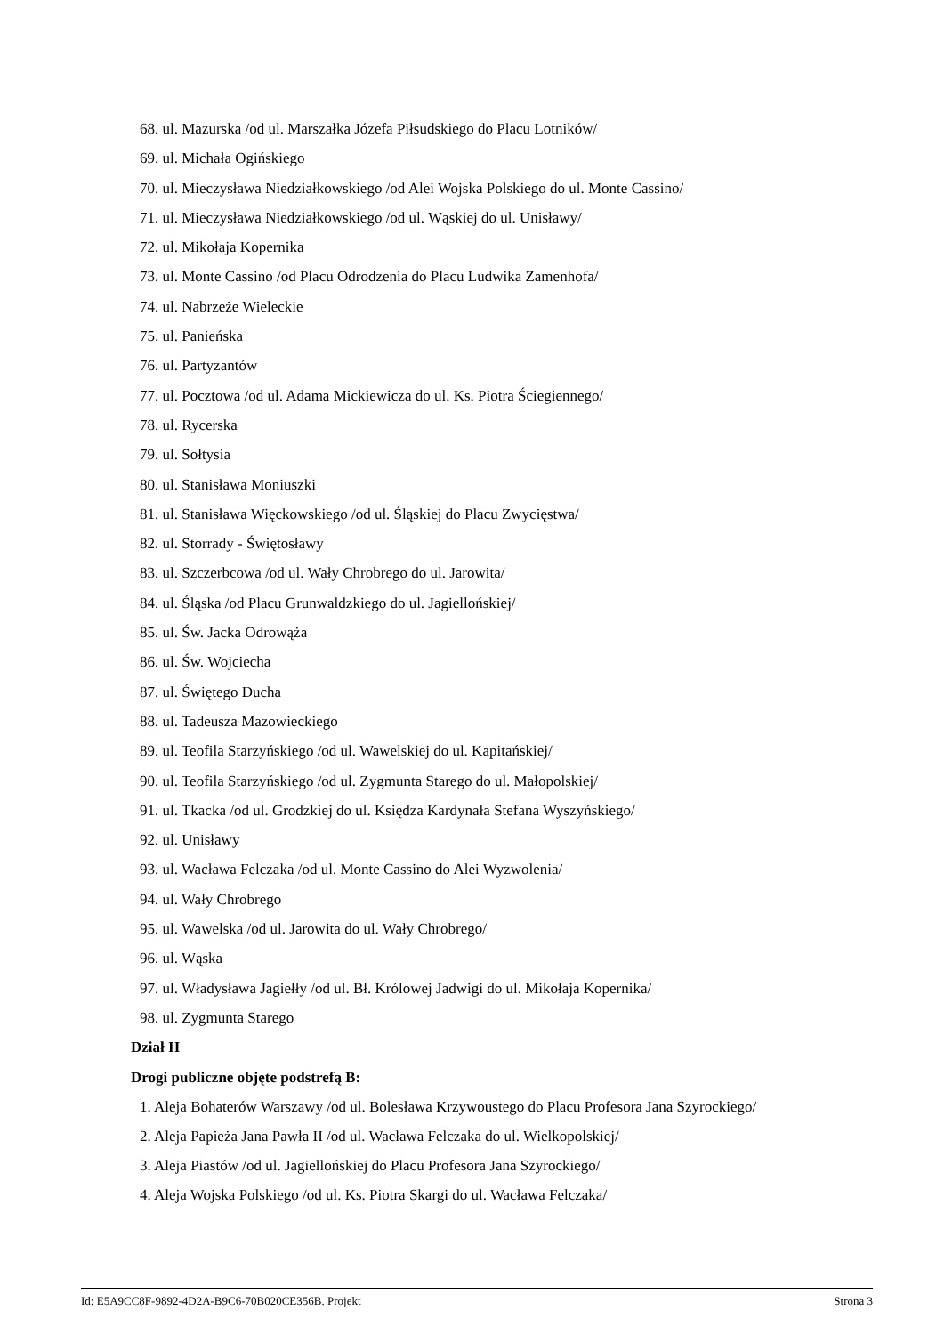68. ul. Mazurska /od ul. Marszałka Józefa Piłsudskiego do Placu Lotników/
69. ul. Michała Ogińskiego
70. ul. Mieczysława Niedziałkowskiego /od Alei Wojska Polskiego do ul. Monte Cassino/
71. ul. Mieczysława Niedziałkowskiego /od ul. Wąskiej do ul. Unisławy/
72. ul. Mikołaja Kopernika
73. ul. Monte Cassino /od Placu Odrodzenia do Placu Ludwika Zamenhofa/
74. ul. Nabrzeże Wieleckie
75. ul. Panieńska
76. ul. Partyzantów
77. ul. Pocztowa /od ul. Adama Mickiewicza do ul. Ks. Piotra Ściegiennego/
78. ul. Rycerska
79. ul. Sołtysia
80. ul. Stanisława Moniuszki
81. ul. Stanisława Więckowskiego /od ul. Śląskiej do Placu Zwycięstwa/
82. ul. Storrady - Świętosławy
83. ul. Szczerbcowa /od ul. Wały Chrobrego do ul. Jarowita/
84. ul. Śląska /od Placu Grunwaldzkiego do ul. Jagiellońskiej/
85. ul. Św. Jacka Odrowąża
86. ul. Św. Wojciecha
87. ul. Świętego Ducha
88. ul. Tadeusza Mazowieckiego
89. ul. Teofila Starzyńskiego /od ul. Wawelskiej do ul. Kapitańskiej/
90. ul. Teofila Starzyńskiego /od ul. Zygmunta Starego do ul. Małopolskiej/
91. ul. Tkacka /od ul. Grodzkiej do ul. Księdza Kardynała Stefana Wyszyńskiego/
92. ul. Unisławy
93. ul. Wacława Felczaka /od ul. Monte Cassino do Alei Wyzwolenia/
94. ul. Wały Chrobrego
95. ul. Wawelska /od ul. Jarowita do ul. Wały Chrobrego/
96. ul. Wąska
97. ul. Władysława Jagiełły /od ul. Bł. Królowej Jadwigi do ul. Mikołaja Kopernika/
98. ul. Zygmunta Starego
Dział II
Drogi publiczne objęte podstrefą B:
1. Aleja Bohaterów Warszawy /od ul. Bolesława Krzywoustego do Placu Profesora Jana Szyrockiego/
2. Aleja Papieża Jana Pawła II /od ul. Wacława Felczaka do ul. Wielkopolskiej/
3. Aleja Piastów /od ul. Jagiellońskiej do Placu Profesora Jana Szyrockiego/
4. Aleja Wojska Polskiego /od ul. Ks. Piotra Skargi do ul. Wacława Felczaka/
Id: E5A9CC8F-9892-4D2A-B9C6-70B020CE356B. Projekt Strona 3